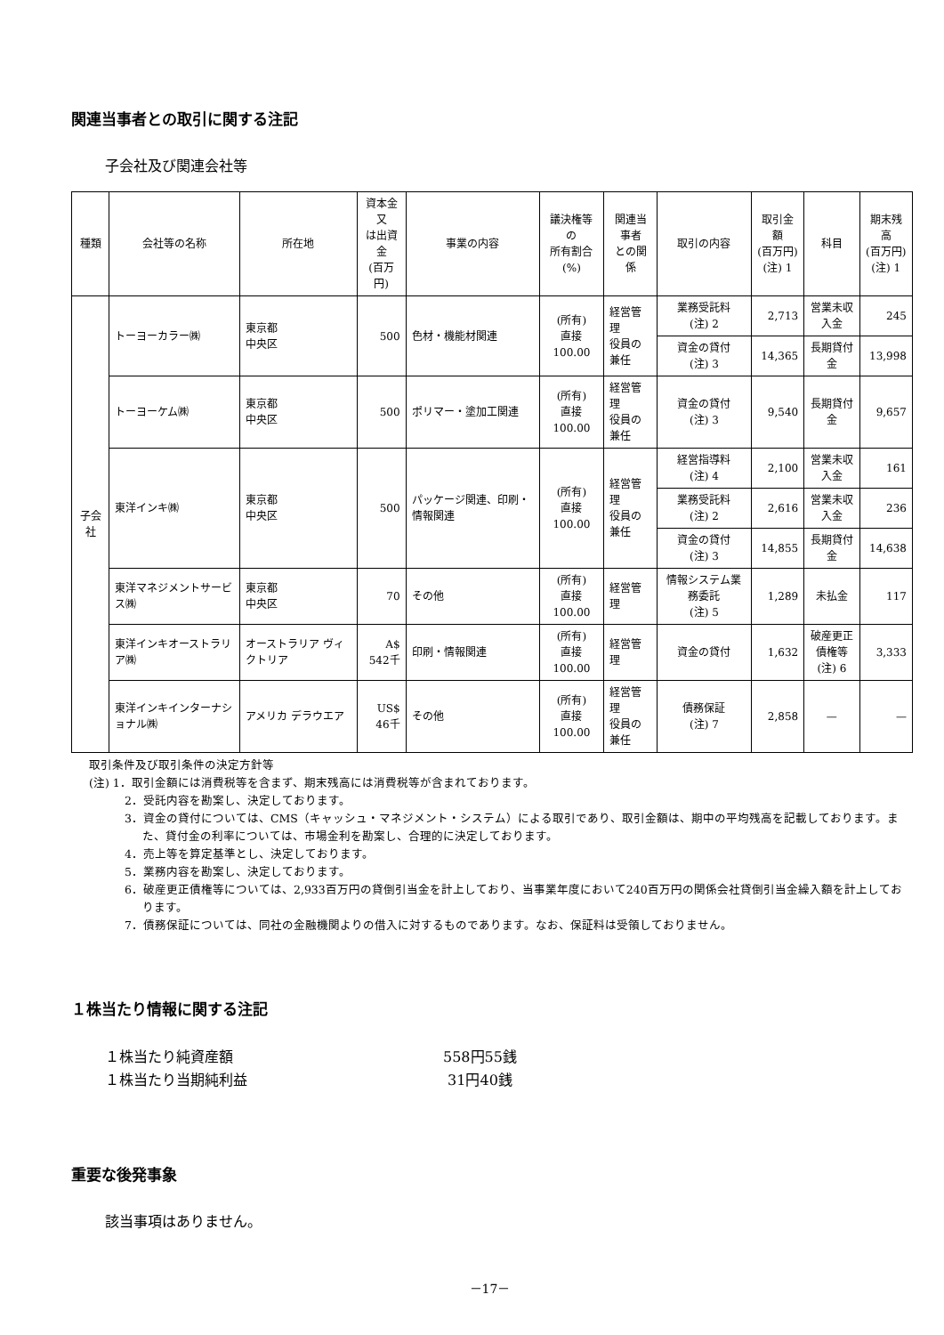関連当事者との取引に関する注記
子会社及び関連会社等
| 種類 | 会社等の名称 | 所在地 | 資本金又 は出資金 (百万円) | 事業の内容 | 議決権等の 所有割合 (%) | 関連当事者 との関係 | 取引の内容 | 取引金額 (百万円) (注) 1 | 科目 | 期末残高 (百万円) (注) 1 |
| --- | --- | --- | --- | --- | --- | --- | --- | --- | --- | --- |
| 子会社 | トーヨーカラー㈱ | 東京都 中央区 | 500 | 色材・機能材関連 | (所有) 直接100.00 | 経営管理 役員の兼任 | 業務受託料 (注) 2 | 2,713 | 営業未収 入金 | 245 |
| | | | | | | | 資金の貸付 (注) 3 | 14,365 | 長期貸付金 | 13,998 |
| | トーヨーケム㈱ | 東京都 中央区 | 500 | ポリマー・塗加工関連 | (所有) 直接100.00 | 経営管理 役員の兼任 | 資金の貸付 (注) 3 | 9,540 | 長期貸付金 | 9,657 |
| | 東洋インキ㈱ | 東京都 中央区 | 500 | パッケージ関連、印刷・情報関連 | (所有) 直接100.00 | 経営管理 役員の兼任 | 経営指導料 (注) 4 | 2,100 | 営業未収 入金 | 161 |
| | | | | | | | 業務受託料 (注) 2 | 2,616 | 営業未収 入金 | 236 |
| | | | | | | | 資金の貸付 (注) 3 | 14,855 | 長期貸付金 | 14,638 |
| | 東洋マネジメントサービス㈱ | 東京都 中央区 | 70 | その他 | (所有) 直接100.00 | 経営管理 | 情報システム業務委託 (注) 5 | 1,289 | 未払金 | 117 |
| | 東洋インキオーストラリア㈱ | オーストラリア ヴィクトリア | A$ 542千 | 印刷・情報関連 | (所有) 直接100.00 | 経営管理 | 資金の貸付 | 1,632 | 破産更正 債権等 (注) 6 | 3,333 |
| | 東洋インキインターナショナル㈱ | アメリカ デラウエア | US$ 46千 | その他 | (所有) 直接100.00 | 経営管理 役員の兼任 | 債務保証 (注) 7 | 2,858 | — | — |
取引条件及び取引条件の決定方針等
(注) 1．取引金額には消費税等を含まず、期末残高には消費税等が含まれております。
2．受託内容を勘案し、決定しております。
3．資金の貸付については、CMS（キャッシュ・マネジメント・システム）による取引であり、取引金額は、期中の平均残高を記載しております。また、貸付金の利率については、市場金利を勘案し、合理的に決定しております。
4．売上等を算定基準とし、決定しております。
5．業務内容を勘案し、決定しております。
6．破産更正債権等については、2,933百万円の貸倒引当金を計上しており、当事業年度において240百万円の関係会社貸倒引当金繰入額を計上しております。
7．債務保証については、同社の金融機関よりの借入に対するものであります。なお、保証料は受領しておりません。
１株当たり情報に関する注記
１株当たり純資産額 558円55銭
１株当たり当期純利益 31円40銭
重要な後発事象
該当事項はありません。
－17－